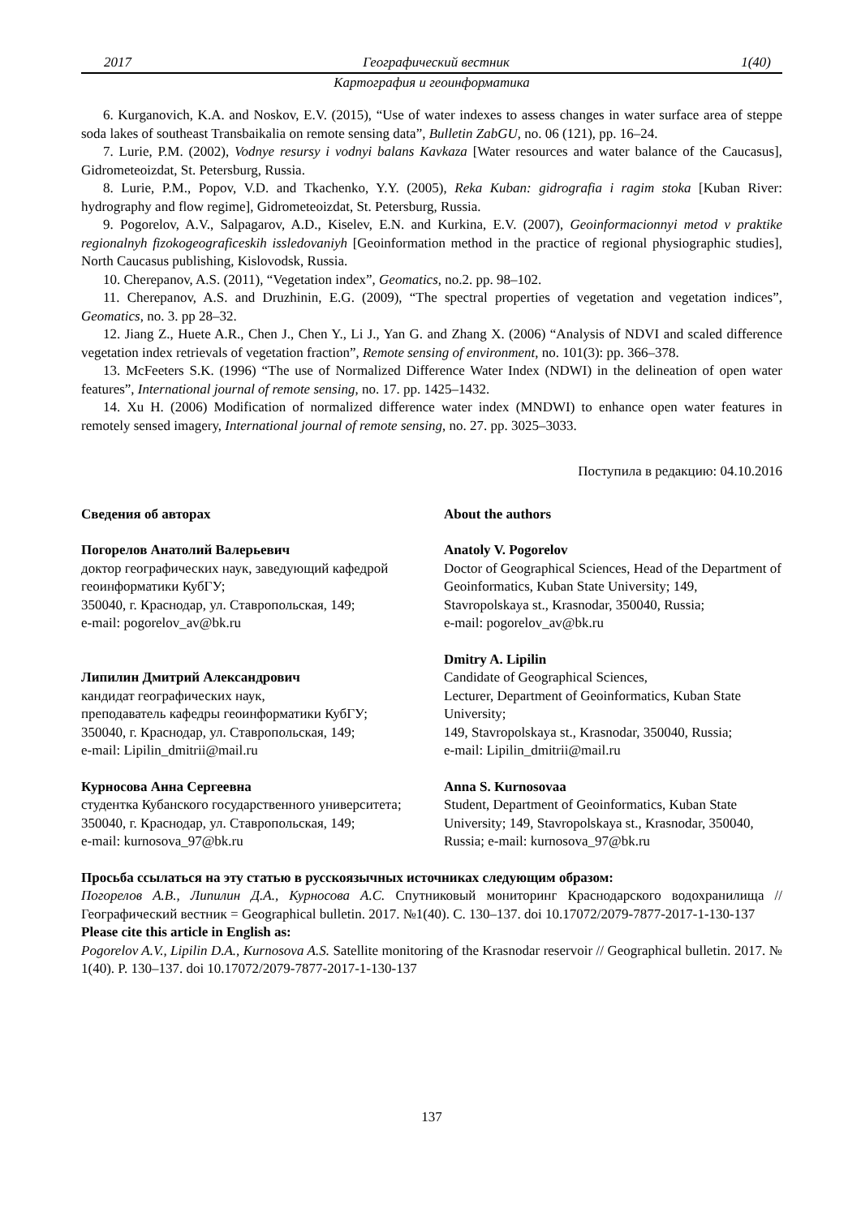2017 Географический вестник 1(40)
Картография и геоинформатика
6. Kurganovich, K.A. and Noskov, E.V. (2015), “Use of water indexes to assess changes in water surface area of steppe soda lakes of southeast Transbaikalia on remote sensing data”, Bulletin ZabGU, no. 06 (121), pp. 16–24.
7. Lurie, P.M. (2002), Vodnye resursy i vodnyi balans Kavkaza [Water resources and water balance of the Caucasus], Gidrometeoizdat, St. Petersburg, Russia.
8. Lurie, P.M., Popov, V.D. and Tkachenko, Y.Y. (2005), Reka Kuban: gidrografia i ragim stoka [Kuban River: hydrography and flow regime], Gidrometeoizdat, St. Petersburg, Russia.
9. Pogorelov, A.V., Salpagarov, A.D., Kiselev, E.N. and Kurkina, E.V. (2007), Geoinformacionnyi metod v praktike regionalnyh fizokogeograficeskih issledovaniyh [Geoinformation method in the practice of regional physiographic studies], North Caucasus publishing, Kislovodsk, Russia.
10. Cherepanov, A.S. (2011), “Vegetation index”, Geomatics, no.2. pp. 98–102.
11. Cherepanov, A.S. and Druzhinin, E.G. (2009), “The spectral properties of vegetation and vegetation indices”, Geomatics, no. 3. pp 28–32.
12. Jiang Z., Huete A.R., Chen J., Chen Y., Li J., Yan G. and Zhang X. (2006) “Analysis of NDVI and scaled difference vegetation index retrievals of vegetation fraction”, Remote sensing of environment, no. 101(3): pp. 366–378.
13. McFeeters S.K. (1996) “The use of Normalized Difference Water Index (NDWI) in the delineation of open water features”, International journal of remote sensing, no. 17. pp. 1425–1432.
14. Xu H. (2006) Modification of normalized difference water index (MNDWI) to enhance open water features in remotely sensed imagery, International journal of remote sensing, no. 27. pp. 3025–3033.
Поступила в редакцию: 04.10.2016
Сведения об авторах
Погорелов Анатолий Валерьевич
доктор географических наук, заведующий кафедрой геоинформатики КубГУ;
350040, г. Краснодар, ул. Ставропольская, 149;
e-mail: pogorelov_av@bk.ru
Липилин Дмитрий Александрович
кандидат географических наук,
преподаватель кафедры геоинформатики КубГУ;
350040, г. Краснодар, ул. Ставропольская, 149;
e-mail: Lipilin_dmitrii@mail.ru
Курносова Анна Сергеевна
студентка Кубанского государственного университета;
350040, г. Краснодар, ул. Ставропольская, 149;
e-mail: kurnosova_97@bk.ru
About the authors
Anatoly V. Pogorelov
Doctor of Geographical Sciences, Head of the Department of Geoinformatics, Kuban State University; 149, Stavropolskaya st., Krasnodar, 350040, Russia;
e-mail: pogorelov_av@bk.ru
Dmitry A. Lipilin
Candidate of Geographical Sciences,
Lecturer, Department of Geoinformatics, Kuban State University;
149, Stavropolskaya st., Krasnodar, 350040, Russia;
e-mail: Lipilin_dmitrii@mail.ru
Anna S. Kurnosovaa
Student, Department of Geoinformatics, Kuban State University; 149, Stavropolskaya st., Krasnodar, 350040, Russia; e-mail: kurnosova_97@bk.ru
Просьба ссылаться на эту статью в русскоязычных источниках следующим образом:
Погорелов А.В., Липилин Д.А., Курносова А.С. Спутниковый мониторинг Краснодарского водохранилища // Географический вестник = Geographical bulletin. 2017. №1(40). С. 130–137. doi 10.17072/2079-7877-2017-1-130-137
Please cite this article in English as:
Pogorelov A.V., Lipilin D.A., Kurnosova A.S. Satellite monitoring of the Krasnodar reservoir // Geographical bulletin. 2017. № 1(40). P. 130–137. doi 10.17072/2079-7877-2017-1-130-137
137